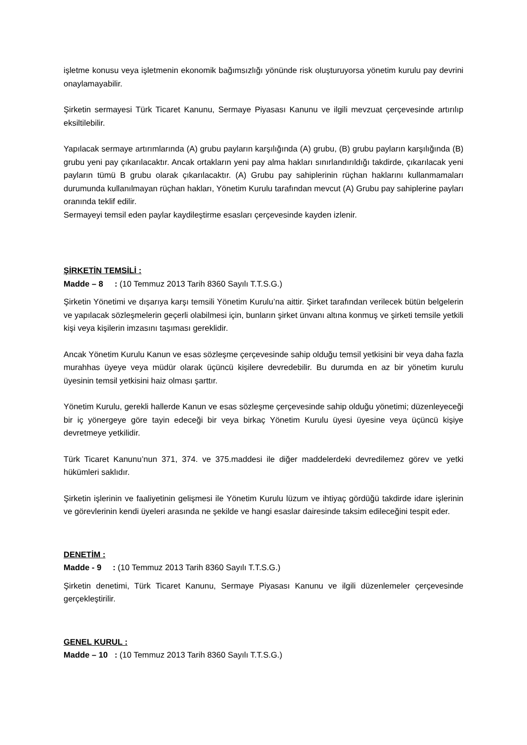işletme konusu veya işletmenin ekonomik bağımsızlığı yönünde risk oluşturuyorsa yönetim kurulu pay devrini onaylamayabilir.
Şirketin sermayesi Türk Ticaret Kanunu, Sermaye Piyasası Kanunu ve ilgili mevzuat çerçevesinde artırılıp eksiltilebilir.
Yapılacak sermaye artırımlarında (A) grubu payların karşılığında (A) grubu, (B) grubu payların karşılığında (B) grubu yeni pay çıkarılacaktır. Ancak ortakların yeni pay alma hakları sınırlandırıldığı takdirde, çıkarılacak yeni payların tümü B grubu olarak çıkarılacaktır. (A) Grubu pay sahiplerinin rüçhan haklarını kullanmamaları durumunda kullanılmayan rüçhan hakları, Yönetim Kurulu tarafından mevcut (A) Grubu pay sahiplerine payları oranında teklif edilir.
Sermayeyi temsil eden paylar kaydileştirme esasları çerçevesinde kayden izlenir.
ŞİRKETİN TEMSİLİ :
Madde – 8 : (10 Temmuz 2013 Tarih 8360 Sayılı T.T.S.G.)
Şirketin Yönetimi ve dışarıya karşı temsili Yönetim Kurulu’na aittir. Şirket tarafından verilecek bütün belgelerin ve yapılacak sözleşmelerin geçerli olabilmesi için, bunların şirket ünvanı altına konmuş ve şirketi temsile yetkili kişi veya kişilerin imzasını taşıması gereklidir.
Ancak Yönetim Kurulu Kanun ve esas sözleşme çerçevesinde sahip olduğu temsil yetkisini bir veya daha fazla murahhas üyeye veya müdür olarak üçüncü kişilere devredebilir. Bu durumda en az bir yönetim kurulu üyesinin temsil yetkisini haiz olması şarttır.
Yönetim Kurulu, gerekli hallerde Kanun ve esas sözleşme çerçevesinde sahip olduğu yönetimi; düzenleyeceği bir iç yönergeye göre tayin edeceği bir veya birkaç Yönetim Kurulu üyesi üyesine veya üçüncü kişiye devretmeye yetkilidir.
Türk Ticaret Kanunu’nun 371, 374. ve 375.maddesi ile diğer maddelerdeki devredilemez görev ve yetki hükümleri saklıdır.
Şirketin işlerinin ve faaliyetinin gelişmesi ile Yönetim Kurulu lüzum ve ihtiyaç gördüğü takdirde idare işlerinin ve görevlerinin kendi üyeleri arasında ne şekilde ve hangi esaslar dairesinde taksim edileceğini tespit eder.
DENETİM :
Madde - 9 : (10 Temmuz 2013 Tarih 8360 Sayılı T.T.S.G.)
Şirketin denetimi, Türk Ticaret Kanunu, Sermaye Piyasası Kanunu ve ilgili düzenlemeler çerçevesinde gerçekleştirilir.
GENEL KURUL :
Madde – 10 : (10 Temmuz 2013 Tarih 8360 Sayılı T.T.S.G.)